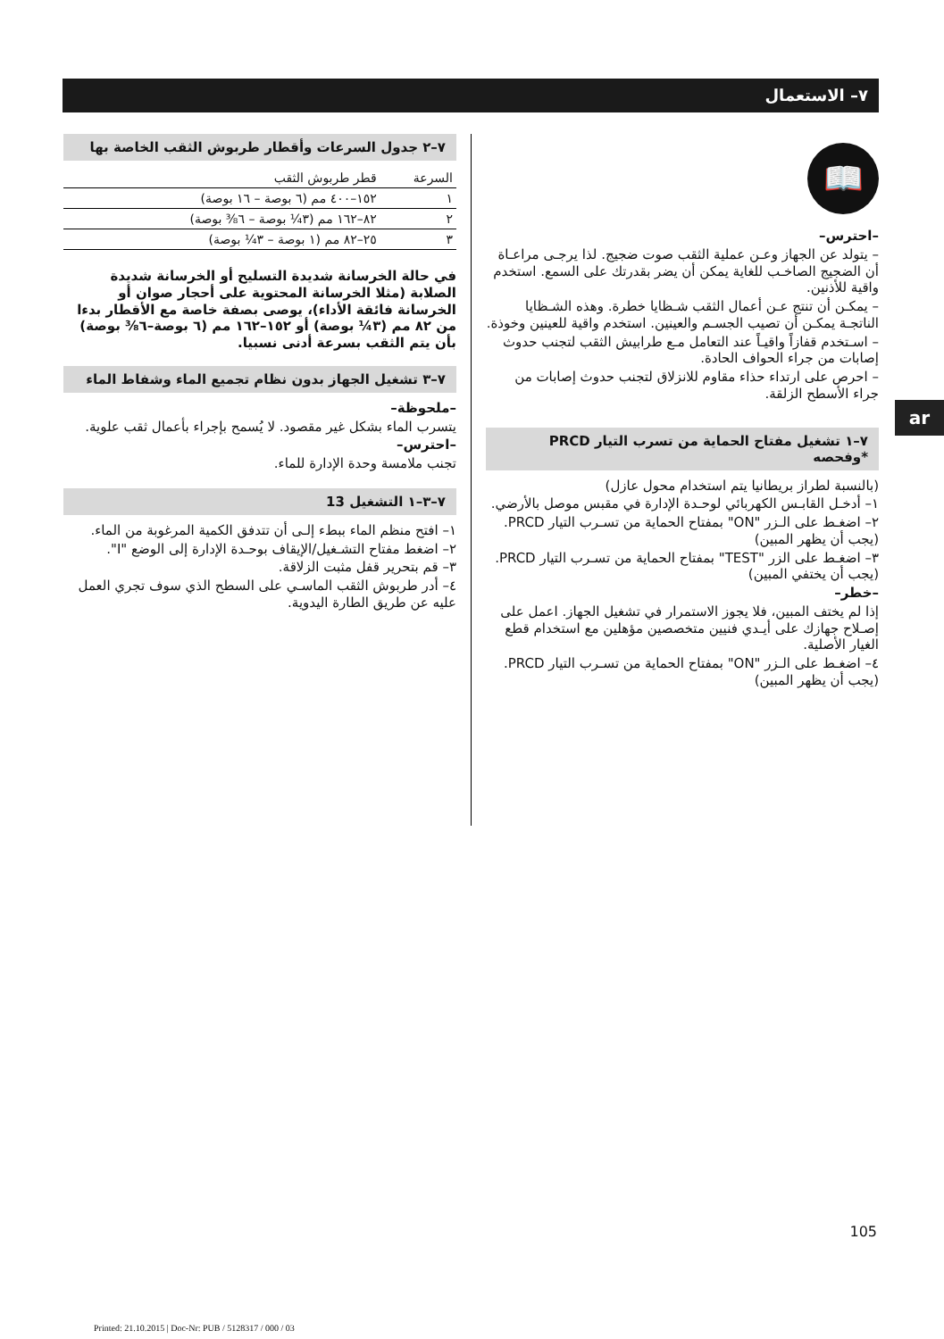٧– الاستعمال
📖
–احترس–
– يتولد عن الجهاز وعـن عملية الثقب صوت ضجيج. لذا يرجـى مراعـاة أن الضجيج الصاخـب للغاية يمكن أن يضر بقدرتك على السمع. استخدم واقية للأذنين.
– يمكـن أن تنتج عـن أعمال الثقب شـظايا خطرة. وهذه الشـظايا الناتجـة يمكـن أن تصيب الجسـم والعينين. استخدم واقية للعينين وخوذة.
– اسـتخدم قفازاً واقيـاً عند التعامل مـع طرابيش الثقب لتجنب حدوث إصابات من جراء الحواف الحادة.
– احرص على ارتداء حذاء مقاوم للانزلاق لتجنب حدوث إصابات من جراء الأسطح الزلقة.
٧–١ تشغيل مفتاح الحماية من تسرب التيار PRCD *وفحصه
(بالنسبة لطراز بريطانيا يتم استخدام محول عازل)
١– أدخـل القابـس الكهربائي لوحـدة الإدارة في مقبس موصل بالأرضي.
٢– اضغـط على الـزر "ON" بمفتاح الحماية من تسـرب التيار PRCD. (يجب أن يظهر المبين)
٣– اضغـط على الزر "TEST" بمفتاح الحماية من تسـرب التيار PRCD. (يجب أن يختفي المبين)
–خطر–
إذا لم يختف المبين، فلا يجوز الاستمرار في تشغيل الجهاز. اعمل على إصـلاح جهازك على أيـدي فنيين متخصصين مؤهلين مع استخدام قطع الغيار الأصلية.
٤– اضغـط على الـزر "ON" بمفتاح الحماية من تسـرب التيار PRCD. (يجب أن يظهر المبين)
٧–٢ جدول السرعات وأقطار طربوش الثقب الخاصة بها
| السرعة | قطر طربوش الثقب |
| --- | --- |
| ١ | ١٥٢–٤٠٠ مم (٦ بوصة – ١٦ بوصة) |
| ٢ | ٨٢–١٦٢ مم (٣¼ بوصة – ٦⅜ بوصة) |
| ٣ | ٢٥–٨٢ مم (١ بوصة – ٣¼ بوصة) |
في حالة الخرسانة شديدة التسليح أو الخرسانة شديدة الصلابة (مثلا الخرسانة المحتوية على أحجار صوان أو الخرسانة فائقة الأداء)، يوصى بصفة خاصة مع الأقطار بدءا من ٨٢ مم (٣¼ بوصة) أو ١٥٢–١٦٢ مم (٦ بوصة–٦⅜ بوصة) بأن يتم الثقب بسرعة أدنى نسبيا.
٧–٣ تشغيل الجهاز بدون نظام تجميع الماء وشفاط الماء
–ملحوظة–
يتسرب الماء بشكل غير مقصود. لا يُسمح بإجراء بأعمال ثقب علوية.
–احترس–
تجنب ملامسة وحدة الإدارة للماء.
٧–٣–١ التشغيل 13
١– افتح منظم الماء ببطء إلـى أن تتدفق الكمية المرغوبة من الماء.
٢– اضغط مفتاح التشـغيل/الإيقاف بوحـدة الإدارة إلى الوضع "I".
٣– قم بتحرير قفل مثبت الزلاقة.
٤– أدر طربوش الثقب الماسـي على السطح الذي سوف تجري العمل عليه عن طريق الطارة اليدوية.
ar
105
Printed: 21.10.2015 | Doc-Nr: PUB / 5128317 / 000 / 03